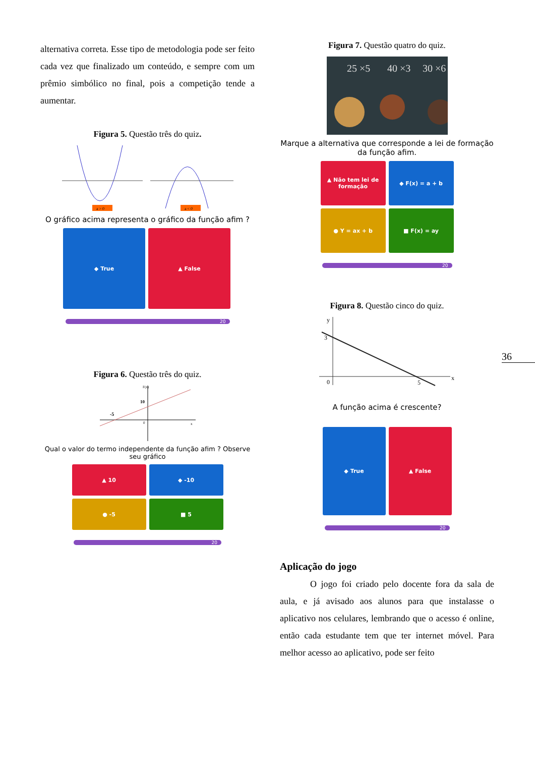alternativa correta. Esse tipo de metodologia pode ser feito cada vez que finalizado um conteúdo, e sempre com um prêmio simbólico no final, pois a competição tende a aumentar.
Figura 5. Questão três do quiz.
a > 0
a < 0
O gráfico acima representa o gráfico da função afim ?
◆ True
▲ False
20
Figura 6. Questão três do quiz.
F(x)
10
-5
0
x
Qual o valor do termo independente da função afim ? Observe seu gráfico
▲ 10
◆ -10
● -5
■ 5
20
Figura 7. Questão quatro do quiz.
25 ×5
40 ×3
30 ×6
Marque a alternativa que corresponde a lei de formação da função afim.
▲ Não tem lei de formação
◆ F(x) = a + b
● Y = ax + b
■ F(x) = ay
20
Figura 8. Questão cinco do quiz.
y
3
0
5
x
A função acima é crescente?
◆ True
▲ False
20
Aplicação do jogo
O jogo foi criado pelo docente fora da sala de aula, e já avisado aos alunos para que instalasse o aplicativo nos celulares, lembrando que o acesso é online, então cada estudante tem que ter internet móvel. Para melhor acesso ao aplicativo, pode ser feito
36